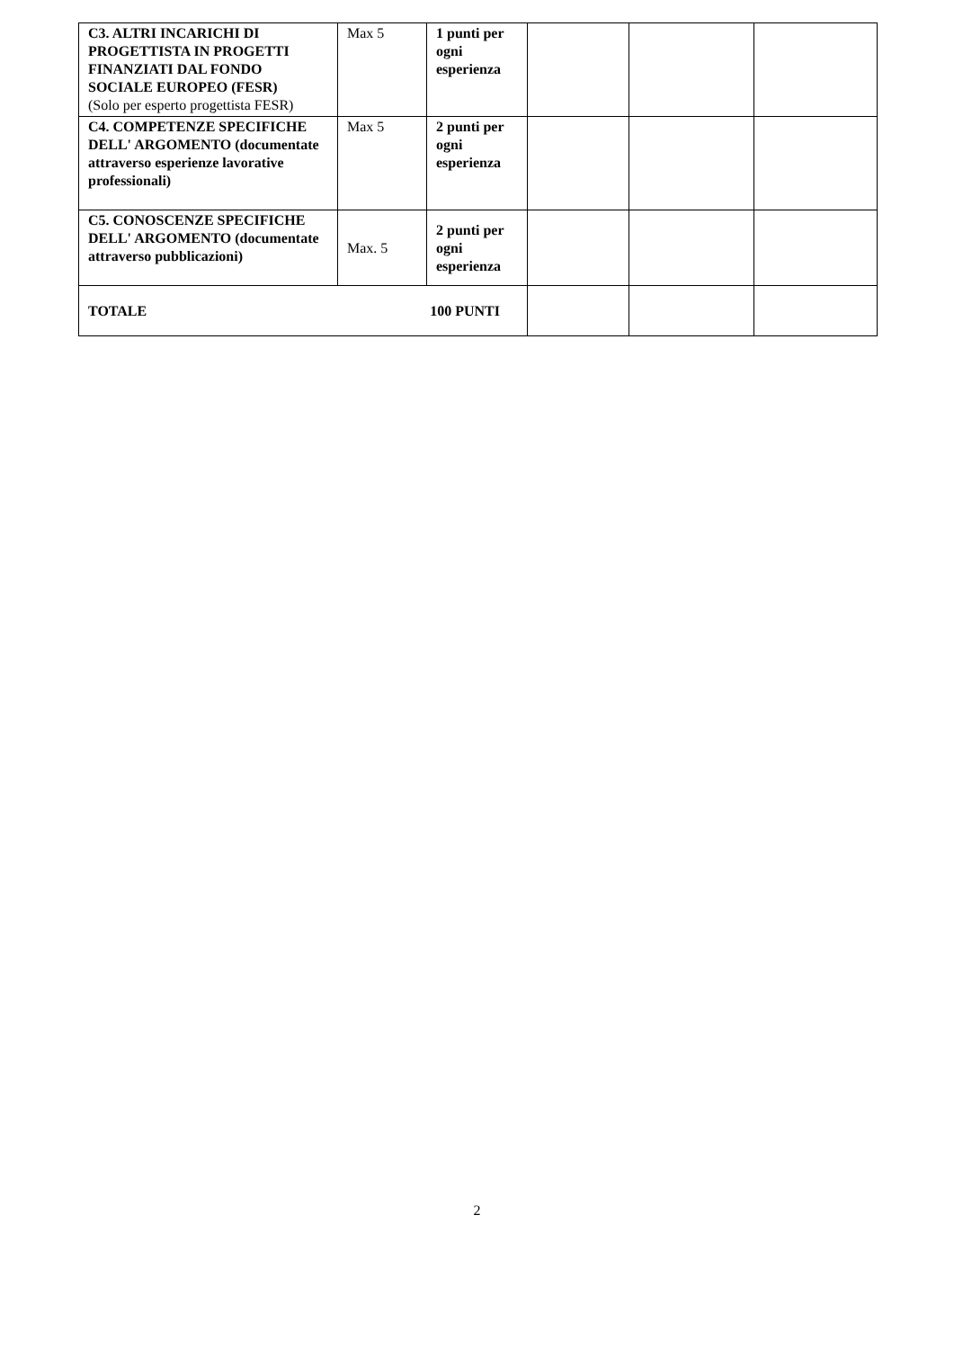| C3. ALTRI INCARICHI DI PROGETTISTA IN PROGETTI FINANZIATI DAL FONDO SOCIALE EUROPEO (FESR) (Solo per esperto progettista FESR) | Max 5 | 1 punti per ogni esperienza | | | |
| C4. COMPETENZE SPECIFICHE DELL' ARGOMENTO (documentate attraverso esperienze lavorative professionali) | Max 5 | 2 punti per ogni esperienza | | | |
| C5. CONOSCENZE SPECIFICHE DELL' ARGOMENTO (documentate attraverso pubblicazioni) | Max. 5 | 2 punti per ogni esperienza | | | |
| TOTALE 100 PUNTI | | | | | |
2